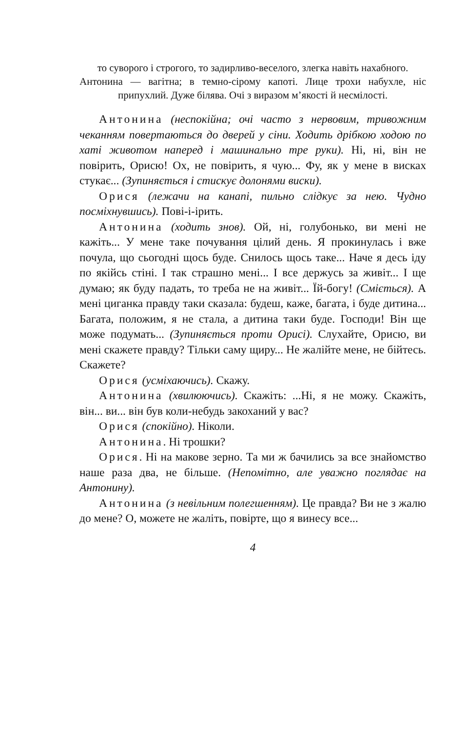то суворого і строгого, то задирливо-веселого, злегка навіть нахабного.
Антонина — вагітна; в темно-сірому капоті. Лице трохи набухле, ніс припухлий. Дуже білява. Очі з виразом м’якості й несмілості.
Антонина (неспокійна; очі часто з нервовим, тривожним чеканням повертаються до дверей у сіни. Ходить дрібкою ходою по хаті животом наперед і машинально тре руки). Ні, ні, він не повірить, Орисю! Ох, не повірить, я чую... Фу, як у мене в висках стукає... (Зупиняється і стискує долонями виски).
Орися (лежачи на канапі, пильно слідкує за нею. Чудно посміхнувшись). Пові-і-ірить.
Антонина (ходить знов). Ой, ні, голубонько, ви мені не кажіть... У мене таке почування цілий день. Я прокинулась і вже почула, що сьогодні щось буде. Снилось щось таке... Наче я десь іду по якійсь стіні. І так страшно мені... І все держусь за живіт... І ще думаю; як буду падать, то треба не на живіт... Їй-богу! (Сміється). А мені циганка правду таки сказала: будеш, каже, багата, і буде дитина... Багата, положим, я не стала, а дитина таки буде. Господи! Він ще може подумать... (Зупиняється проти Орисі). Слухайте, Орисю, ви мені скажете правду? Тільки саму щиру... Не жалійте мене, не бійтесь. Скажете?
Орися (усміхаючись). Скажу.
Антонина (хвилюючись). Скажіть: ...Ні, я не можу. Скажіть, він... ви... він був коли-небудь закоханий у вас?
Орися (спокійно). Ніколи.
Антонина. Ні трошки?
Орися. Ні на макове зерно. Та ми ж бачились за все знайомство наше раза два, не більше. (Непомітно, але уважно поглядає на Антонину).
Антонина (з невільним полегшенням). Це правда? Ви не з жалю до мене? О, можете не жаліть, повірте, що я винесу все...
4